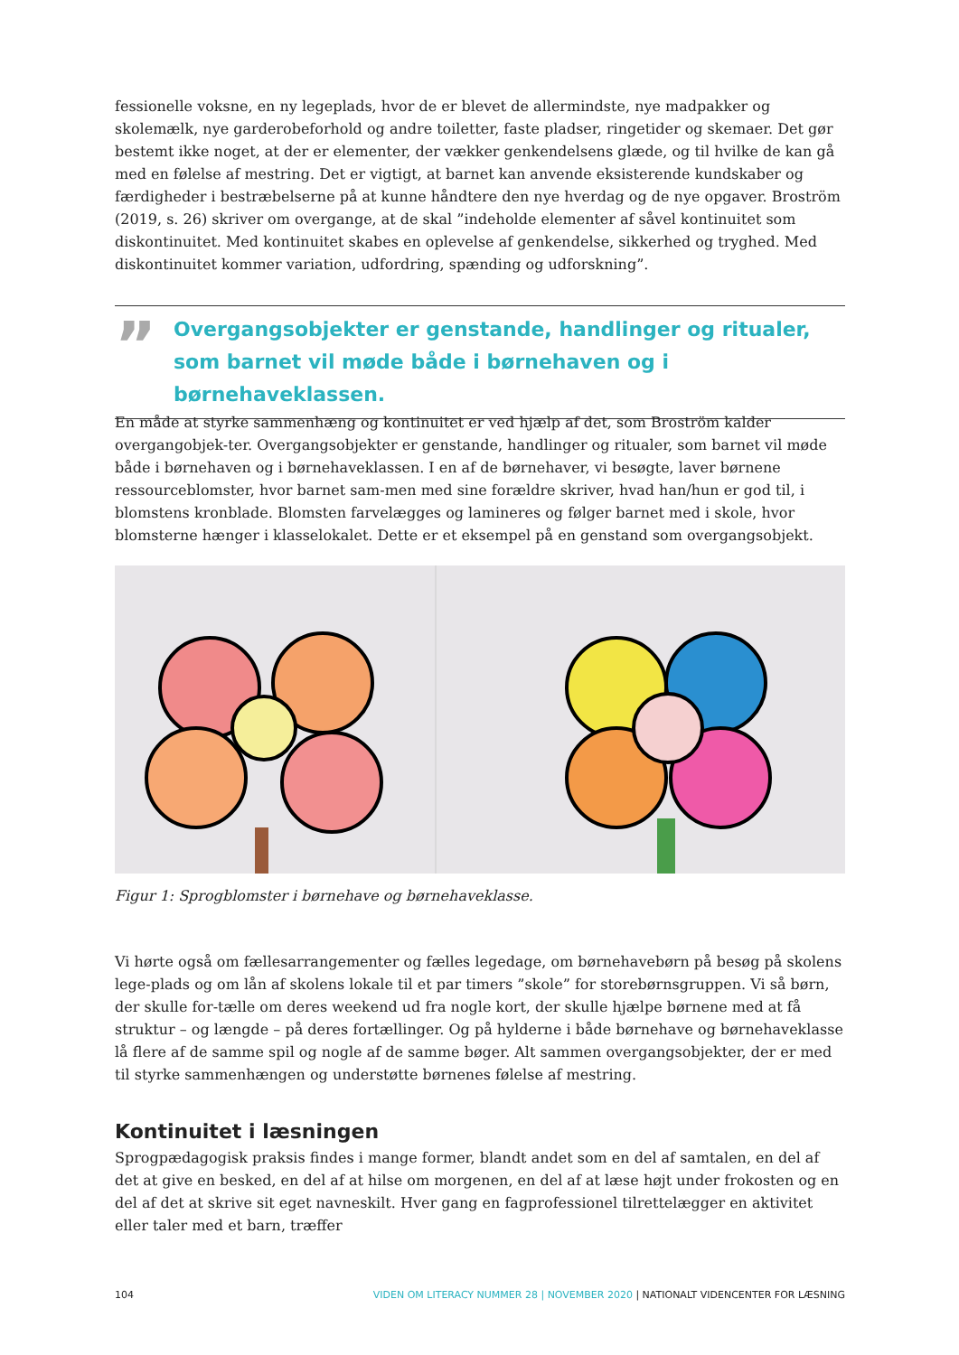fessionelle voksne, en ny legeplads, hvor de er blevet de allermindste, nye madpakker og skolemælk, nye garderobeforhold og andre toiletter, faste pladser, ringetider og skemaer. Det gør bestemt ikke noget, at der er elementer, der vækker genkendelsens glæde, og til hvilke de kan gå med en følelse af mestring. Det er vigtigt, at barnet kan anvende eksisterende kundskaber og færdigheder i bestræbelserne på at kunne håndtere den nye hverdag og de nye opgaver. Broström (2019, s. 26) skriver om overgange, at de skal ”indeholde elementer af såvel kontinuitet som diskontinuitet. Med kontinuitet skabes en oplevelse af genkendelse, sikkerhed og tryghed. Med diskontinuitet kommer variation, udfordring, spænding og udforskning”.
”
Overgangsobjekter er genstande, handlinger og ritualer, som barnet vil møde både i børnehaven og i børnehaveklassen.
En måde at styrke sammenhæng og kontinuitet er ved hjælp af det, som Broström kalder overgangobjek-ter. Overgangsobjekter er genstande, handlinger og ritualer, som barnet vil møde både i børnehaven og i børnehaveklassen. I en af de børnehaver, vi besøgte, laver børnene ressourceblomster, hvor barnet sam-men med sine forældre skriver, hvad han/hun er god til, i blomstens kronblade. Blomsten farvelægges og lamineres og følger barnet med i skole, hvor blomsterne hænger i klasselokalet. Dette er et eksempel på en genstand som overgangsobjekt.
Figur 1: Sprogblomster i børnehave og børnehaveklasse.
Vi hørte også om fællesarrangementer og fælles legedage, om børnehavebørn på besøg på skolens lege-plads og om lån af skolens lokale til et par timers ”skole” for storebørnsgruppen. Vi så børn, der skulle for-tælle om deres weekend ud fra nogle kort, der skulle hjælpe børnene med at få struktur – og længde – på deres fortællinger. Og på hylderne i både børnehave og børnehaveklasse lå flere af de samme spil og nogle af de samme bøger. Alt sammen overgangsobjekter, der er med til styrke sammenhængen og understøtte børnenes følelse af mestring.
Kontinuitet i læsningen
Sprogpædagogisk praksis findes i mange former, blandt andet som en del af samtalen, en del af det at give en besked, en del af at hilse om morgenen, en del af at læse højt under frokosten og en del af det at skrive sit eget navneskilt. Hver gang en fagprofessionel tilrettelægger en aktivitet eller taler med et barn, træffer
104 VIDEN OM LITERACY NUMMER 28 | NOVEMBER 2020 | NATIONALT VIDENCENTER FOR LÆSNING